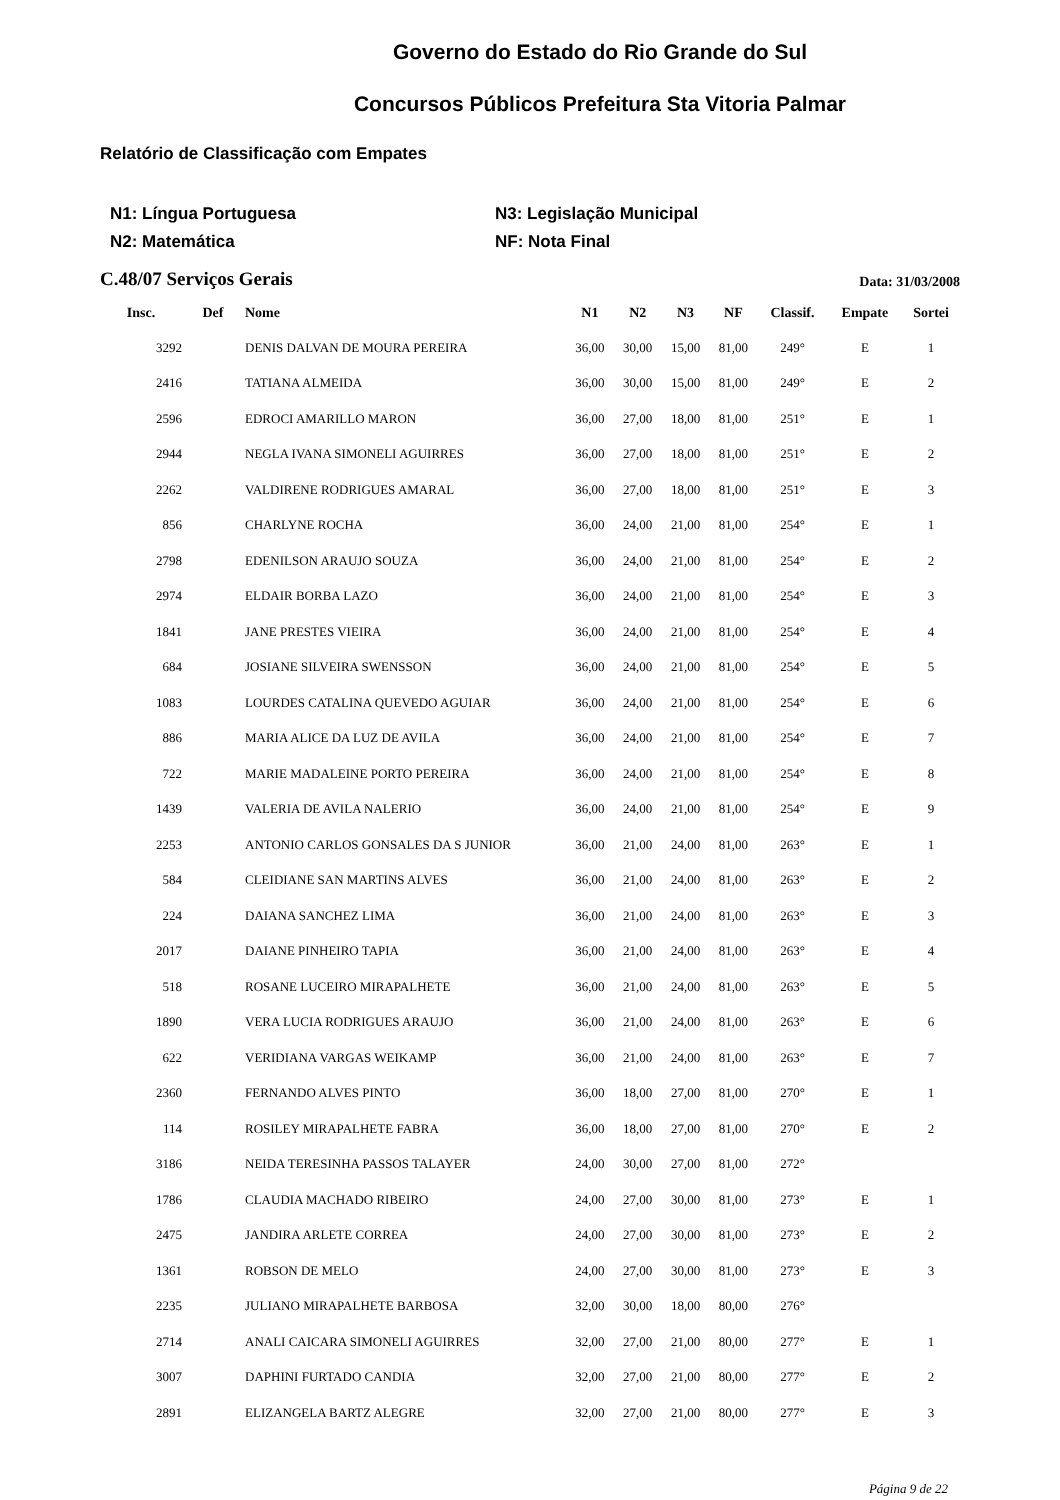Governo do Estado do Rio Grande do Sul
Concursos Públicos Prefeitura Sta Vitoria Palmar
Relatório de Classificação com Empates
N1: Língua Portuguesa N3: Legislação Municipal N2: Matemática NF: Nota Final
C.48/07 Serviços Gerais Data: 31/03/2008
| Insc. | Def | Nome | N1 | N2 | N3 | NF | Classif. | Empate | Sortei |
| --- | --- | --- | --- | --- | --- | --- | --- | --- | --- |
| 3292 | | DENIS DALVAN DE MOURA PEREIRA | 36,00 | 30,00 | 15,00 | 81,00 | 249° | E | 1 |
| 2416 | | TATIANA ALMEIDA | 36,00 | 30,00 | 15,00 | 81,00 | 249° | E | 2 |
| 2596 | | EDROCI AMARILLO MARON | 36,00 | 27,00 | 18,00 | 81,00 | 251° | E | 1 |
| 2944 | | NEGLA IVANA SIMONELI AGUIRRES | 36,00 | 27,00 | 18,00 | 81,00 | 251° | E | 2 |
| 2262 | | VALDIRENE RODRIGUES AMARAL | 36,00 | 27,00 | 18,00 | 81,00 | 251° | E | 3 |
| 856 | | CHARLYNE ROCHA | 36,00 | 24,00 | 21,00 | 81,00 | 254° | E | 1 |
| 2798 | | EDENILSON ARAUJO SOUZA | 36,00 | 24,00 | 21,00 | 81,00 | 254° | E | 2 |
| 2974 | | ELDAIR BORBA LAZO | 36,00 | 24,00 | 21,00 | 81,00 | 254° | E | 3 |
| 1841 | | JANE PRESTES VIEIRA | 36,00 | 24,00 | 21,00 | 81,00 | 254° | E | 4 |
| 684 | | JOSIANE SILVEIRA SWENSSON | 36,00 | 24,00 | 21,00 | 81,00 | 254° | E | 5 |
| 1083 | | LOURDES CATALINA QUEVEDO AGUIAR | 36,00 | 24,00 | 21,00 | 81,00 | 254° | E | 6 |
| 886 | | MARIA ALICE DA LUZ DE AVILA | 36,00 | 24,00 | 21,00 | 81,00 | 254° | E | 7 |
| 722 | | MARIE MADALEINE PORTO PEREIRA | 36,00 | 24,00 | 21,00 | 81,00 | 254° | E | 8 |
| 1439 | | VALERIA DE AVILA NALERIO | 36,00 | 24,00 | 21,00 | 81,00 | 254° | E | 9 |
| 2253 | | ANTONIO CARLOS GONSALES DA S JUNIOR | 36,00 | 21,00 | 24,00 | 81,00 | 263° | E | 1 |
| 584 | | CLEIDIANE SAN MARTINS ALVES | 36,00 | 21,00 | 24,00 | 81,00 | 263° | E | 2 |
| 224 | | DAIANA SANCHEZ LIMA | 36,00 | 21,00 | 24,00 | 81,00 | 263° | E | 3 |
| 2017 | | DAIANE PINHEIRO TAPIA | 36,00 | 21,00 | 24,00 | 81,00 | 263° | E | 4 |
| 518 | | ROSANE LUCEIRO MIRAPALHETE | 36,00 | 21,00 | 24,00 | 81,00 | 263° | E | 5 |
| 1890 | | VERA LUCIA RODRIGUES ARAUJO | 36,00 | 21,00 | 24,00 | 81,00 | 263° | E | 6 |
| 622 | | VERIDIANA VARGAS WEIKAMP | 36,00 | 21,00 | 24,00 | 81,00 | 263° | E | 7 |
| 2360 | | FERNANDO ALVES PINTO | 36,00 | 18,00 | 27,00 | 81,00 | 270° | E | 1 |
| 114 | | ROSILEY MIRAPALHETE FABRA | 36,00 | 18,00 | 27,00 | 81,00 | 270° | E | 2 |
| 3186 | | NEIDA TERESINHA PASSOS TALAYER | 24,00 | 30,00 | 27,00 | 81,00 | 272° | | |
| 1786 | | CLAUDIA MACHADO RIBEIRO | 24,00 | 27,00 | 30,00 | 81,00 | 273° | E | 1 |
| 2475 | | JANDIRA ARLETE CORREA | 24,00 | 27,00 | 30,00 | 81,00 | 273° | E | 2 |
| 1361 | | ROBSON DE MELO | 24,00 | 27,00 | 30,00 | 81,00 | 273° | E | 3 |
| 2235 | | JULIANO MIRAPALHETE BARBOSA | 32,00 | 30,00 | 18,00 | 80,00 | 276° | | |
| 2714 | | ANALI CAICARA SIMONELI AGUIRRES | 32,00 | 27,00 | 21,00 | 80,00 | 277° | E | 1 |
| 3007 | | DAPHINI FURTADO CANDIA | 32,00 | 27,00 | 21,00 | 80,00 | 277° | E | 2 |
| 2891 | | ELIZANGELA BARTZ ALEGRE | 32,00 | 27,00 | 21,00 | 80,00 | 277° | E | 3 |
Página 9 de 22